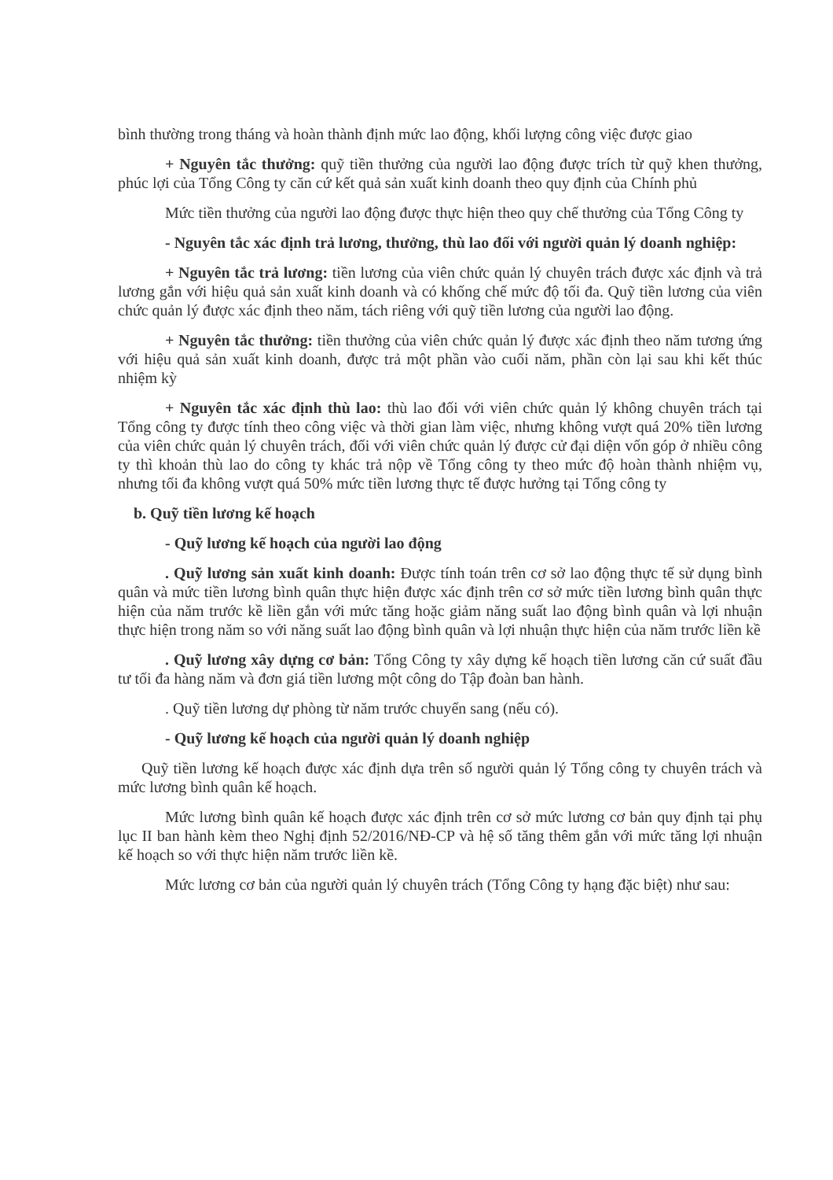bình thường trong tháng và hoàn thành định mức lao động, khối lượng công việc được giao
+ Nguyên tắc thưởng: quỹ tiền thưởng của người lao động được trích từ quỹ khen thưởng, phúc lợi của Tổng Công ty căn cứ kết quả sản xuất kinh doanh theo quy định của Chính phủ
Mức tiền thưởng của người lao động được thực hiện theo quy chế thưởng của Tổng Công ty
- Nguyên tắc xác định trả lương, thưởng, thù lao đối với người quản lý doanh nghiệp:
+ Nguyên tắc trả lương: tiền lương của viên chức quản lý chuyên trách được xác định và trả lương gắn với hiệu quả sản xuất kinh doanh và có khống chế mức độ tối đa. Quỹ tiền lương của viên chức quản lý được xác định theo năm, tách riêng với quỹ tiền lương của người lao động.
+ Nguyên tắc thưởng: tiền thưởng của viên chức quản lý được xác định theo năm tương ứng với hiệu quả sản xuất kinh doanh, được trả một phần vào cuối năm, phần còn lại sau khi kết thúc nhiệm kỳ
+ Nguyên tắc xác định thù lao: thù lao đối với viên chức quản lý không chuyên trách tại Tổng công ty được tính theo công việc và thời gian làm việc, nhưng không vượt quá 20% tiền lương của viên chức quản lý chuyên trách, đối với viên chức quản lý được cử đại diện vốn góp ở nhiều công ty thì khoản thù lao do công ty khác trả nộp về Tổng công ty theo mức độ hoàn thành nhiệm vụ, nhưng tối đa không vượt quá 50% mức tiền lương thực tế được hưởng tại Tổng công ty
b. Quỹ tiền lương kế hoạch
- Quỹ lương kế hoạch của người lao động
. Quỹ lương sản xuất kinh doanh: Được tính toán trên cơ sở lao động thực tế sử dụng bình quân và mức tiền lương bình quân thực hiện được xác định trên cơ sở mức tiền lương bình quân thực hiện của năm trước kề liền gắn với mức tăng hoặc giảm năng suất lao động bình quân và lợi nhuận thực hiện trong năm so với năng suất lao động bình quân và lợi nhuận thực hiện của năm trước liền kề
. Quỹ lương xây dựng cơ bản: Tổng Công ty xây dựng kế hoạch tiền lương căn cứ suất đầu tư tối đa hàng năm và đơn giá tiền lương một công do Tập đoàn ban hành.
. Quỹ tiền lương dự phòng từ năm trước chuyển sang (nếu có).
- Quỹ lương kế hoạch của người quản lý doanh nghiệp
Quỹ tiền lương kế hoạch được xác định dựa trên số người quản lý Tổng công ty chuyên trách và mức lương bình quân kế hoạch.
Mức lương bình quân kế hoạch được xác định trên cơ sở mức lương cơ bản quy định tại phụ lục II ban hành kèm theo Nghị định 52/2016/NĐ-CP và hệ số tăng thêm gắn với mức tăng lợi nhuận kế hoạch so với thực hiện năm trước liền kề.
Mức lương cơ bản của người quản lý chuyên trách (Tổng Công ty hạng đặc biệt) như sau: